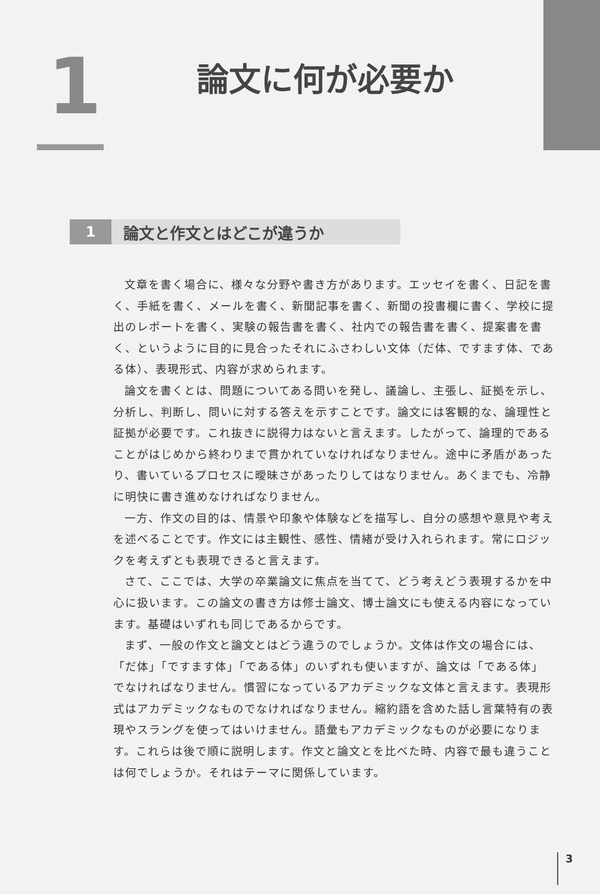1 論文に何が必要か
1
論文と作文とはどこが違うか
文章を書く場合に、様々な分野や書き方があります。エッセイを書く、日記を書く、手紙を書く、メールを書く、新聞記事を書く、新聞の投書欄に書く、学校に提出のレポートを書く、実験の報告書を書く、社内での報告書を書く、提案書を書く、というように目的に見合ったそれにふさわしい文体（だ体、ですます体、である体）、表現形式、内容が求められます。
論文を書くとは、問題についてある問いを発し、議論し、主張し、証拠を示し、分析し、判断し、問いに対する答えを示すことです。論文には客観的な、論理性と証拠が必要です。これ抜きに説得力はないと言えます。したがって、論理的であることがはじめから終わりまで貫かれていなければなりません。途中に矛盾があったり、書いているプロセスに曖昧さがあったりしてはなりません。あくまでも、冷静に明快に書き進めなければなりません。
一方、作文の目的は、情景や印象や体験などを描写し、自分の感想や意見や考えを述べることです。作文には主観性、感性、情緒が受け入れられます。常にロジックを考えずとも表現できると言えます。
さて、ここでは、大学の卒業論文に焦点を当てて、どう考えどう表現するかを中心に扱います。この論文の書き方は修士論文、博士論文にも使える内容になっています。基礎はいずれも同じであるからです。
まず、一般の作文と論文とはどう違うのでしょうか。文体は作文の場合には、「だ体」「ですます体」「である体」のいずれも使いますが、論文は「である体」でなければなりません。慣習になっているアカデミックな文体と言えます。表現形式はアカデミックなものでなければなりません。縮約語を含めた話し言葉特有の表現やスラングを使ってはいけません。語彙もアカデミックなものが必要になります。これらは後で順に説明します。作文と論文とを比べた時、内容で最も違うことは何でしょうか。それはテーマに関係しています。
3